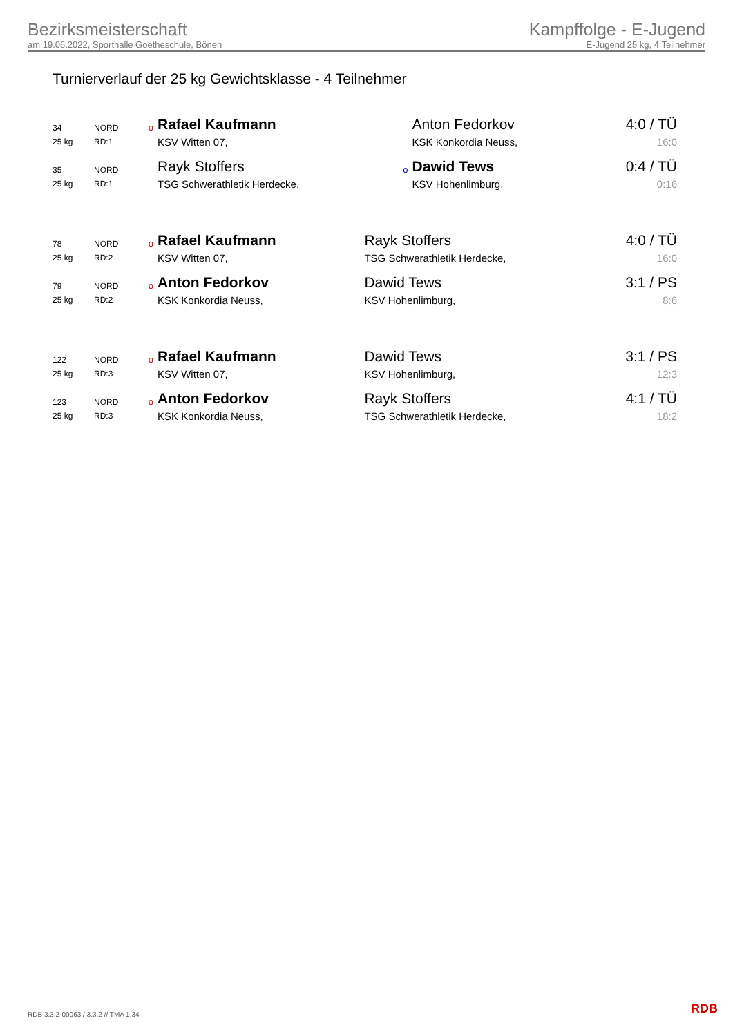Bezirksmeisterschaft
am 19.06.2022, Sporthalle Goetheschule, Bönen
Kampffolge - E-Jugend
E-Jugend 25 kg, 4 Teilnehmer
Turnierverlauf der 25 kg Gewichtsklasse - 4 Teilnehmer
| 34 | NORD | o | Rafael Kaufmann | | Anton Fedorkov | 4:0 / TÜ |
| 25 kg | RD:1 | | KSV Witten 07, | | KSK Konkordia Neuss, | 16:0 |
| 35 | NORD | | Rayk Stoffers | o | Dawid Tews | 0:4 / TÜ |
| 25 kg | RD:1 | | TSG Schwerathletik Herdecke, | | KSV Hohenlimburg, | 0:16 |
| 78 | NORD | o | Rafael Kaufmann | | Rayk Stoffers | 4:0 / TÜ |
| 25 kg | RD:2 | | KSV Witten 07, | | TSG Schwerathletik Herdecke, | 16:0 |
| 79 | NORD | o | Anton Fedorkov | | Dawid Tews | 3:1 / PS |
| 25 kg | RD:2 | | KSK Konkordia Neuss, | | KSV Hohenlimburg, | 8:6 |
| 122 | NORD | o | Rafael Kaufmann | | Dawid Tews | 3:1 / PS |
| 25 kg | RD:3 | | KSV Witten 07, | | KSV Hohenlimburg, | 12:3 |
| 123 | NORD | o | Anton Fedorkov | | Rayk Stoffers | 4:1 / TÜ |
| 25 kg | RD:3 | | KSK Konkordia Neuss, | | TSG Schwerathletik Herdecke, | 18:2 |
RDB 3.3.2-00063 / 3.3.2 // TMA 1.34
RDB